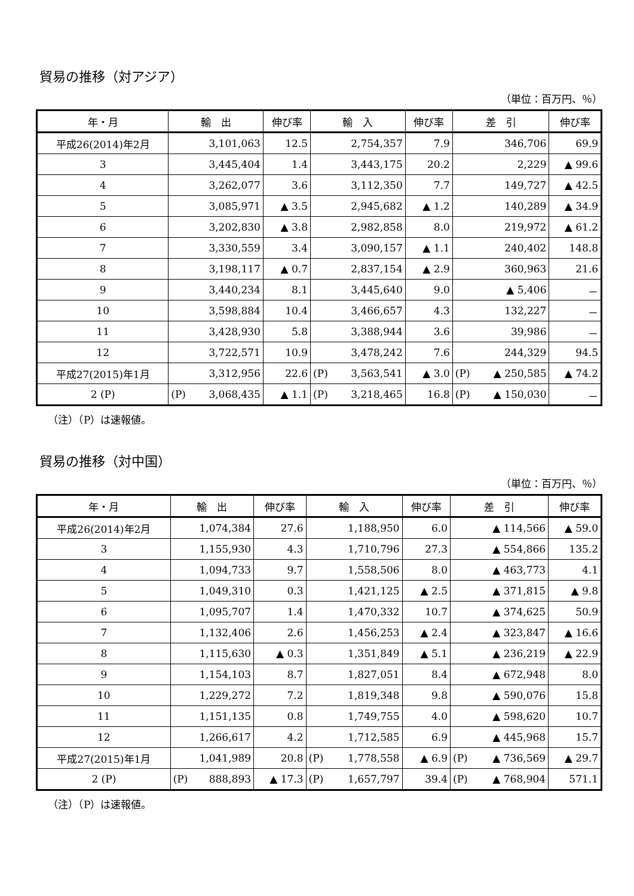貿易の推移（対アジア）
（単位：百万円、％）
| 年・月 | 輸 出 | 伸び率 | 輸 入 | 伸び率 | 差 引 | 伸び率 |
| --- | --- | --- | --- | --- | --- | --- |
| 平成26(2014)年2月 | 3,101,063 | 12.5 | 2,754,357 | 7.9 | 346,706 | 69.9 |
| 3 | 3,445,404 | 1.4 | 3,443,175 | 20.2 | 2,229 | ▲ 99.6 |
| 4 | 3,262,077 | 3.6 | 3,112,350 | 7.7 | 149,727 | ▲ 42.5 |
| 5 | 3,085,971 | ▲ 3.5 | 2,945,682 | ▲ 1.2 | 140,289 | ▲ 34.9 |
| 6 | 3,202,830 | ▲ 3.8 | 2,982,858 | 8.0 | 219,972 | ▲ 61.2 |
| 7 | 3,330,559 | 3.4 | 3,090,157 | ▲ 1.1 | 240,402 | 148.8 |
| 8 | 3,198,117 | ▲ 0.7 | 2,837,154 | ▲ 2.9 | 360,963 | 21.6 |
| 9 | 3,440,234 | 8.1 | 3,445,640 | 9.0 | ▲ 5,406 | － |
| 10 | 3,598,884 | 10.4 | 3,466,657 | 4.3 | 132,227 | － |
| 11 | 3,428,930 | 5.8 | 3,388,944 | 3.6 | 39,986 | － |
| 12 | 3,722,571 | 10.9 | 3,478,242 | 7.6 | 244,329 | 94.5 |
| 平成27(2015)年1月 | 3,312,956 | 22.6 | (P) 3,563,541 | ▲ 3.0 | (P) ▲ 250,585 | ▲ 74.2 |
| 2 (P) | (P) 3,068,435 | ▲ 1.1 | (P) 3,218,465 | 16.8 | (P) ▲ 150,030 | － |
（注）（P）は速報値。
貿易の推移（対中国）
（単位：百万円、％）
| 年・月 | 輸 出 | 伸び率 | 輸 入 | 伸び率 | 差 引 | 伸び率 |
| --- | --- | --- | --- | --- | --- | --- |
| 平成26(2014)年2月 | 1,074,384 | 27.6 | 1,188,950 | 6.0 | ▲ 114,566 | ▲ 59.0 |
| 3 | 1,155,930 | 4.3 | 1,710,796 | 27.3 | ▲ 554,866 | 135.2 |
| 4 | 1,094,733 | 9.7 | 1,558,506 | 8.0 | ▲ 463,773 | 4.1 |
| 5 | 1,049,310 | 0.3 | 1,421,125 | ▲ 2.5 | ▲ 371,815 | ▲ 9.8 |
| 6 | 1,095,707 | 1.4 | 1,470,332 | 10.7 | ▲ 374,625 | 50.9 |
| 7 | 1,132,406 | 2.6 | 1,456,253 | ▲ 2.4 | ▲ 323,847 | ▲ 16.6 |
| 8 | 1,115,630 | ▲ 0.3 | 1,351,849 | ▲ 5.1 | ▲ 236,219 | ▲ 22.9 |
| 9 | 1,154,103 | 8.7 | 1,827,051 | 8.4 | ▲ 672,948 | 8.0 |
| 10 | 1,229,272 | 7.2 | 1,819,348 | 9.8 | ▲ 590,076 | 15.8 |
| 11 | 1,151,135 | 0.8 | 1,749,755 | 4.0 | ▲ 598,620 | 10.7 |
| 12 | 1,266,617 | 4.2 | 1,712,585 | 6.9 | ▲ 445,968 | 15.7 |
| 平成27(2015)年1月 | 1,041,989 | 20.8 | (P) 1,778,558 | ▲ 6.9 | (P) ▲ 736,569 | ▲ 29.7 |
| 2 (P) | (P) 888,893 | ▲ 17.3 | (P) 1,657,797 | 39.4 | (P) ▲ 768,904 | 571.1 |
（注）（P）は速報値。